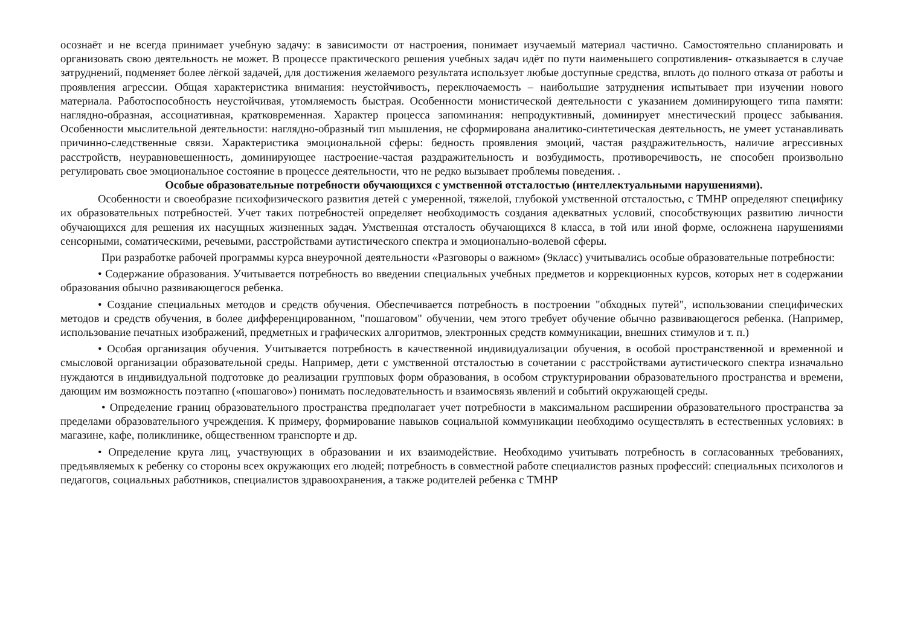осознаёт и не всегда принимает учебную задачу: в зависимости от настроения, понимает изучаемый материал частично. Самостоятельно спланировать и организовать свою деятельность не может. В процессе практического решения учебных задач идёт по пути наименьшего сопротивления- отказывается в случае затруднений, подменяет более лёгкой задачей, для достижения желаемого результата использует любые доступные средства, вплоть до полного отказа от работы и проявления агрессии. Общая характеристика внимания: неустойчивость, переключаемость – наибольшие затруднения испытывает при изучении нового материала. Работоспособность неустойчивая, утомляемость быстрая. Особенности монистической деятельности с указанием доминирующего типа памяти: наглядно-образная, ассоциативная, кратковременная. Характер процесса запоминания: непродуктивный, доминирует мнестический процесс забывания. Особенности мыслительной деятельности: наглядно-образный тип мышления, не сформирована аналитико-синтетическая деятельность, не умеет устанавливать причинно-следственные связи. Характеристика эмоциональной сферы: бедность проявления эмоций, частая раздражительность, наличие агрессивных расстройств, неуравновешенность, доминирующее настроение-частая раздражительность и возбудимость, противоречивость, не способен произвольно регулировать свое эмоциональное состояние в процессе деятельности, что не редко вызывает проблемы поведения. .
Особые образовательные потребности обучающихся с умственной отсталостью (интеллектуальными нарушениями).
Особенности и своеобразие психофизического развития детей с умеренной, тяжелой, глубокой умственной отсталостью, с ТМНР определяют специфику их образовательных потребностей. Учет таких потребностей определяет необходимость создания адекватных условий, способствующих развитию личности обучающихся для решения их насущных жизненных задач. Умственная отсталость обучающихся 8 класса, в той или иной форме, осложнена нарушениями сенсорными, соматическими, речевыми, расстройствами аутистического спектра и эмоционально-волевой сферы.
При разработке рабочей программы курса внеурочной деятельности «Разговоры о важном» (9класс) учитывались особые образовательные потребности:
• Содержание образования. Учитывается потребность во введении специальных учебных предметов и коррекционных курсов, которых нет в содержании образования обычно развивающегося ребенка.
• Создание специальных методов и средств обучения. Обеспечивается потребность в построении "обходных путей", использовании специфических методов и средств обучения, в более дифференцированном, "пошаговом" обучении, чем этого требует обучение обычно развивающегося ребенка. (Например, использование печатных изображений, предметных и графических алгоритмов, электронных средств коммуникации, внешних стимулов и т. п.)
• Особая организация обучения. Учитывается потребность в качественной индивидуализации обучения, в особой пространственной и временной и смысловой организации образовательной среды. Например, дети с умственной отсталостью в сочетании с расстройствами аутистического спектра изначально нуждаются в индивидуальной подготовке до реализации групповых форм образования, в особом структурировании образовательного пространства и времени, дающим им возможность поэтапно («пошагово») понимать последовательность и взаимосвязь явлений и событий окружающей среды.
• Определение границ образовательного пространства предполагает учет потребности в максимальном расширении образовательного пространства за пределами образовательного учреждения. К примеру, формирование навыков социальной коммуникации необходимо осуществлять в естественных условиях: в магазине, кафе, поликлинике, общественном транспорте и др.
• Определение круга лиц, участвующих в образовании и их взаимодействие. Необходимо учитывать потребность в согласованных требованиях, предъявляемых к ребенку со стороны всех окружающих его людей; потребность в совместной работе специалистов разных профессий: специальных психологов и педагогов, социальных работников, специалистов здравоохранения, а также родителей ребенка с ТМНР